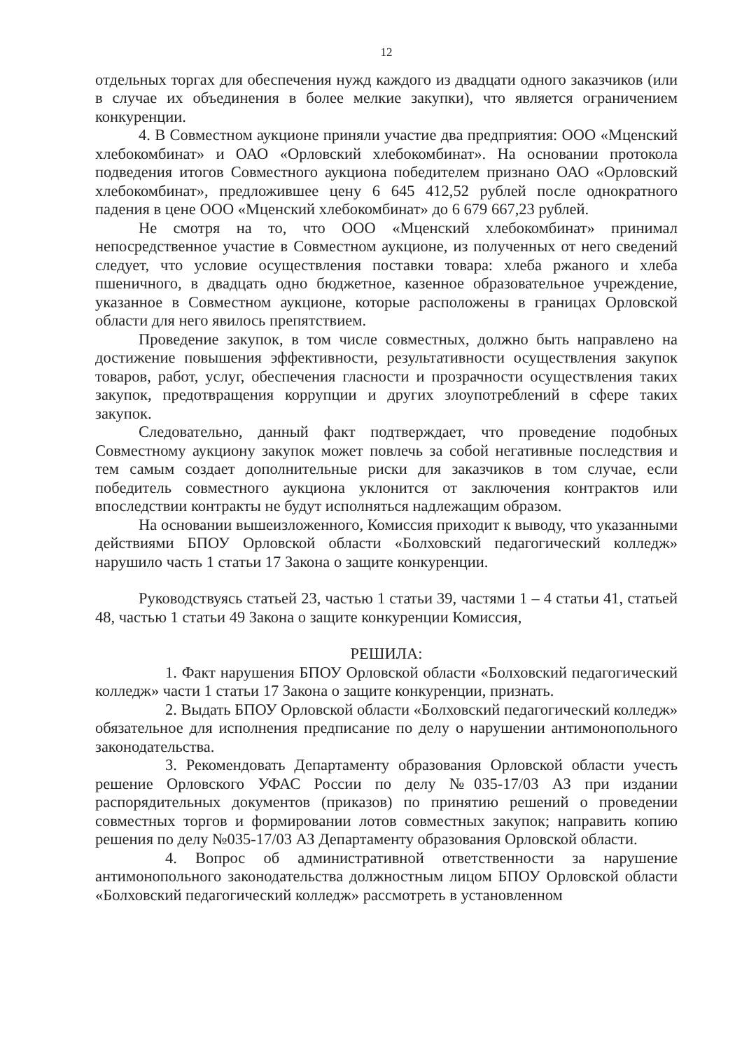12
отдельных торгах для обеспечения нужд каждого из двадцати одного заказчиков (или в случае их объединения в более мелкие закупки), что является ограничением конкуренции.
4. В Совместном аукционе приняли участие два предприятия: ООО «Мценский хлебокомбинат» и ОАО «Орловский хлебокомбинат». На основании протокола подведения итогов Совместного аукциона победителем признано ОАО «Орловский хлебокомбинат», предложившее цену 6 645 412,52 рублей после однократного падения в цене ООО «Мценский хлебокомбинат» до 6 679 667,23 рублей.
Не смотря на то, что ООО «Мценский хлебокомбинат» принимал непосредственное участие в Совместном аукционе, из полученных от него сведений следует, что условие осуществления поставки товара: хлеба ржаного и хлеба пшеничного, в двадцать одно бюджетное, казенное образовательное учреждение, указанное в Совместном аукционе, которые расположены в границах Орловской области для него явилось препятствием.
Проведение закупок, в том числе совместных, должно быть направлено на достижение повышения эффективности, результативности осуществления закупок товаров, работ, услуг, обеспечения гласности и прозрачности осуществления таких закупок, предотвращения коррупции и других злоупотреблений в сфере таких закупок.
Следовательно, данный факт подтверждает, что проведение подобных Совместному аукциону закупок может повлечь за собой негативные последствия и тем самым создает дополнительные риски для заказчиков в том случае, если победитель совместного аукциона уклонится от заключения контрактов или впоследствии контракты не будут исполняться надлежащим образом.
На основании вышеизложенного, Комиссия приходит к выводу, что указанными действиями БПОУ Орловской области «Болховский педагогический колледж» нарушило часть 1 статьи 17 Закона о защите конкуренции.
Руководствуясь статьей 23, частью 1 статьи 39, частями 1 – 4 статьи 41, статьей 48, частью 1 статьи 49 Закона о защите конкуренции Комиссия,
РЕШИЛА:
1. Факт нарушения БПОУ Орловской области «Болховский педагогический колледж» части 1 статьи 17 Закона о защите конкуренции, признать.
2. Выдать БПОУ Орловской области «Болховский педагогический колледж» обязательное для исполнения предписание по делу о нарушении антимонопольного законодательства.
3. Рекомендовать Департаменту образования Орловской области учесть решение Орловского УФАС России по делу №035-17/03 АЗ при издании распорядительных документов (приказов) по принятию решений о проведении совместных торгов и формировании лотов совместных закупок; направить копию решения по делу №035-17/03 АЗ Департаменту образования Орловской области.
4. Вопрос об административной ответственности за нарушение антимонопольного законодательства должностным лицом БПОУ Орловской области «Болховский педагогический колледж» рассмотреть в установленном